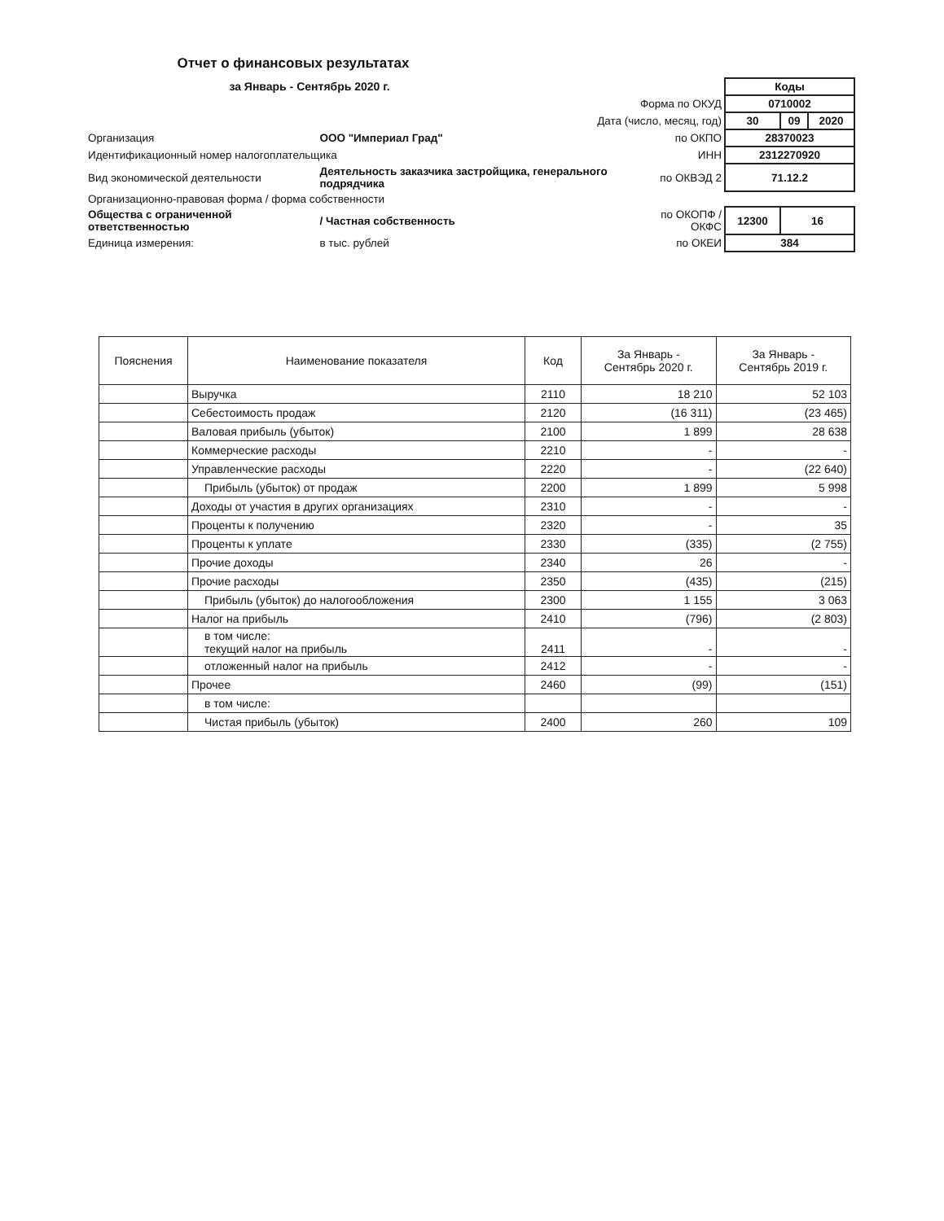Отчет о финансовых результатах
за Январь - Сентябрь 2020 г.
| | | | Коды | | |
| Форма по ОКУД | | | 0710002 | | |
| Дата (число, месяц, год) | | | 30 | 09 | 2020 |
| Организация | ООО "Империал Град" | по ОКПО | 28370023 | | |
| Идентификационный номер налогоплательщика | | ИНН | 2312270920 | | |
| Вид экономической деятельности | Деятельность заказчика застройщика, генерального подрядчика | по ОКВЭД 2 | 71.12.2 | | |
| Организационно-правовая форма / форма собственности | | | | | |
| Общества с ограниченной ответственностью | / Частная собственность | по ОКОПФ / ОКФС | 12300 | 16 | |
| Единица измерения: | в тыс. рублей | по ОКЕИ | 384 | | |
| Пояснения | Наименование показателя | Код | За Январь - Сентябрь 2020 г. | За Январь - Сентябрь 2019 г. |
| --- | --- | --- | --- | --- |
| | Выручка | 2110 | 18 210 | 52 103 |
| | Себестоимость продаж | 2120 | (16 311) | (23 465) |
| | Валовая прибыль (убыток) | 2100 | 1 899 | 28 638 |
| | Коммерческие расходы | 2210 | - | - |
| | Управленческие расходы | 2220 | - | (22 640) |
| | Прибыль (убыток) от продаж | 2200 | 1 899 | 5 998 |
| | Доходы от участия в других организациях | 2310 | - | - |
| | Проценты к получению | 2320 | - | 35 |
| | Проценты к уплате | 2330 | (335) | (2 755) |
| | Прочие доходы | 2340 | 26 | - |
| | Прочие расходы | 2350 | (435) | (215) |
| | Прибыль (убыток) до налогообложения | 2300 | 1 155 | 3 063 |
| | Налог на прибыль | 2410 | (796) | (2 803) |
| | в том числе: текущий налог на прибыль | 2411 | - | - |
| | отложенный налог на прибыль | 2412 | - | - |
| | Прочее | 2460 | (99) | (151) |
| | в том числе: | | | |
| | Чистая прибыль (убыток) | 2400 | 260 | 109 |